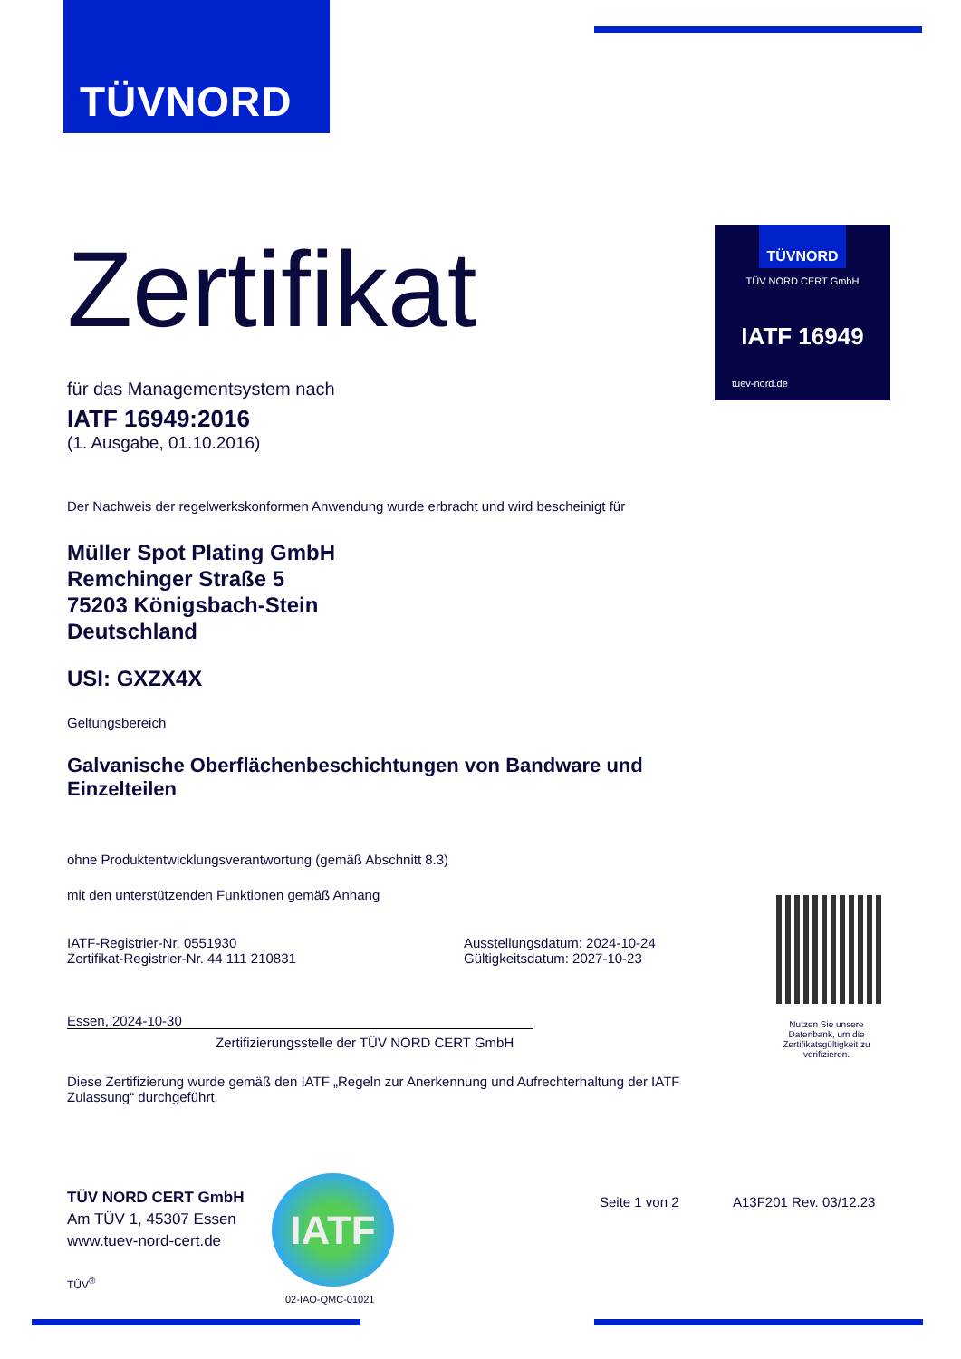TÜVNORD
TÜVNORD
TÜV NORD CERT GmbH
IATF 16949
tuev-nord.de
Zertifikat
für das Managementsystem nach
IATF 16949:2016
(1. Ausgabe, 01.10.2016)
Der Nachweis der regelwerkskonformen Anwendung wurde erbracht und wird bescheinigt für
Müller Spot Plating GmbH
Remchinger Straße 5
75203 Königsbach-Stein
Deutschland
USI: GXZX4X
Geltungsbereich
Galvanische Oberflächenbeschichtungen von Bandware und Einzelteilen
ohne Produktentwicklungsverantwortung (gemäß Abschnitt 8.3)
mit den unterstützenden Funktionen gemäß Anhang
IATF-Registrier-Nr. 0551930
Zertifikat-Registrier-Nr. 44 111 210831
Ausstellungsdatum: 2024-10-24
Gültigkeitsdatum: 2027-10-23
Essen, 2024-10-30
Zertifizierungsstelle der TÜV NORD CERT GmbH
Diese Zertifizierung wurde gemäß den IATF „Regeln zur Anerkennung und Aufrechterhaltung der IATF Zulassung“ durchgeführt.
Nutzen Sie unsere Datenbank, um die Zertifikatsgültigkeit zu verifizieren.
TÜV NORD CERT GmbH
Am TÜV 1, 45307 Essen
www.tuev-nord-cert.de
TÜV<sup>®</sup>
IATF
02-IAO-QMC-01021
Seite 1 von 2 A13F201 Rev. 03/12.23